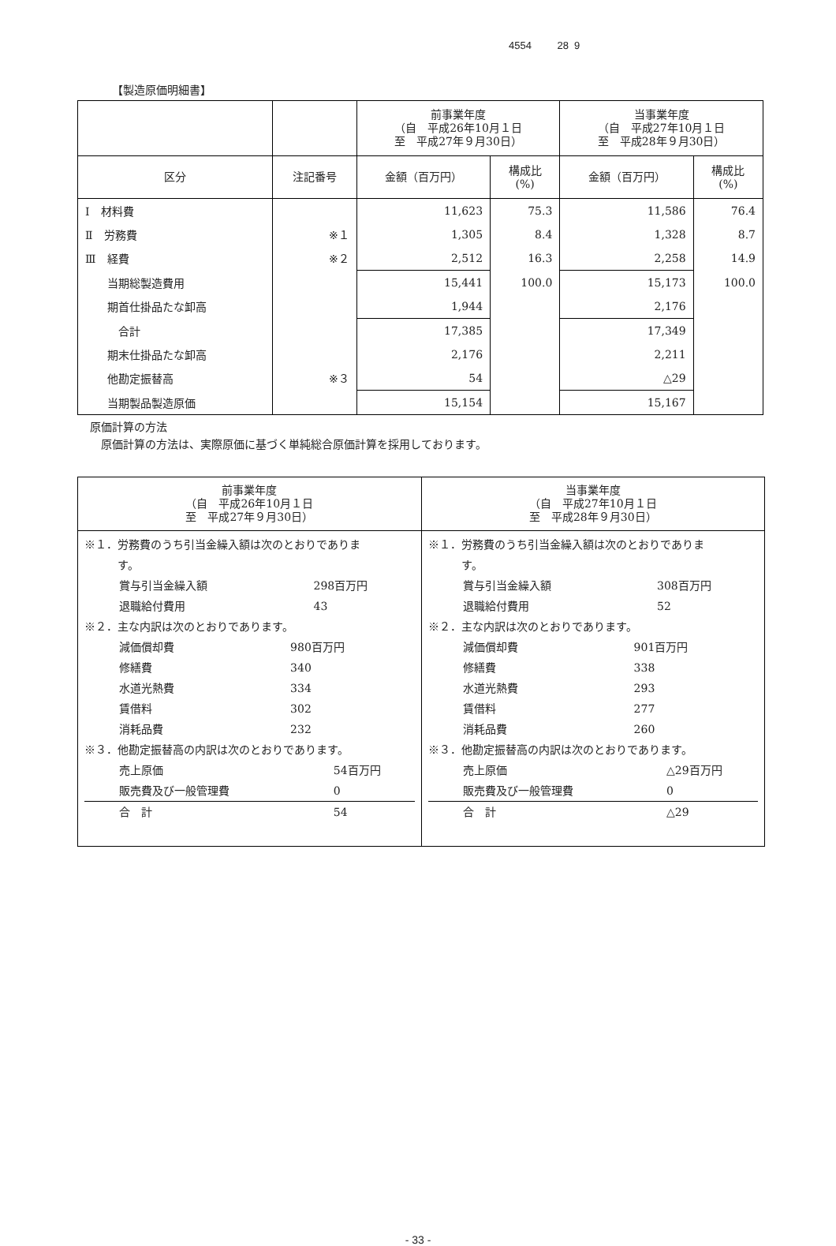4554 28 9
【製造原価明細書】
| | | 前事業年度 （自 平成26年10月１日 至 平成27年９月30日） | | 当事業年度 （自 平成27年10月１日 至 平成28年９月30日） | |
| --- | --- | --- | --- | --- | --- |
| 区分 | 注記番号 | 金額（百万円） | 構成比 (%) | 金額（百万円） | 構成比 (%) |
| Ⅰ 材料費 | | 11,623 | 75.3 | 11,586 | 76.4 |
| Ⅱ 労務費 | ※１ | 1,305 | 8.4 | 1,328 | 8.7 |
| Ⅲ 経費 | ※２ | 2,512 | 16.3 | 2,258 | 14.9 |
| 当期総製造費用 | | 15,441 | 100.0 | 15,173 | 100.0 |
| 期首仕掛品たな卸高 | | 1,944 | | 2,176 | |
| 合計 | | 17,385 | | 17,349 | |
| 期末仕掛品たな卸高 | | 2,176 | | 2,211 | |
| 他勘定振替高 | ※３ | 54 | | △29 | |
| 当期製品製造原価 | | 15,154 | | 15,167 | |
原価計算の方法
　原価計算の方法は、実際原価に基づく単純総合原価計算を採用しております。
| 前事業年度 （自 平成26年10月１日 至 平成27年９月30日） | 当事業年度 （自 平成27年10月１日 至 平成28年９月30日） |
| --- | --- |
| ※１．労務費のうち引当金繰入額は次のとおりでありま す。 / 賞与引当金繰入額 / 298百万円 / / 退職給付費用 / 43 / ※２．主な内訳は次のとおりであります。 / 減価償却費 / 980百万円 / / 修繕費 / 340 / / 水道光熱費 / 334 / / 賃借料 / 302 / / 消耗品費 / 232 / ※３．他勘定振替高の内訳は次のとおりであります。 / 売上原価 / 54百万円 / / 販売費及び一般管理費 / 0 / / 合 計 / 54 / | ※１．労務費のうち引当金繰入額は次のとおりでありま す。 / 賞与引当金繰入額 / 308百万円 / / 退職給付費用 / 52 / ※２．主な内訳は次のとおりであります。 / 減価償却費 / 901百万円 / / 修繕費 / 338 / / 水道光熱費 / 293 / / 賃借料 / 277 / / 消耗品費 / 260 / ※３．他勘定振替高の内訳は次のとおりであります。 / 売上原価 / △29百万円 / / 販売費及び一般管理費 / 0 / / 合 計 / △29 / |
- 33 -